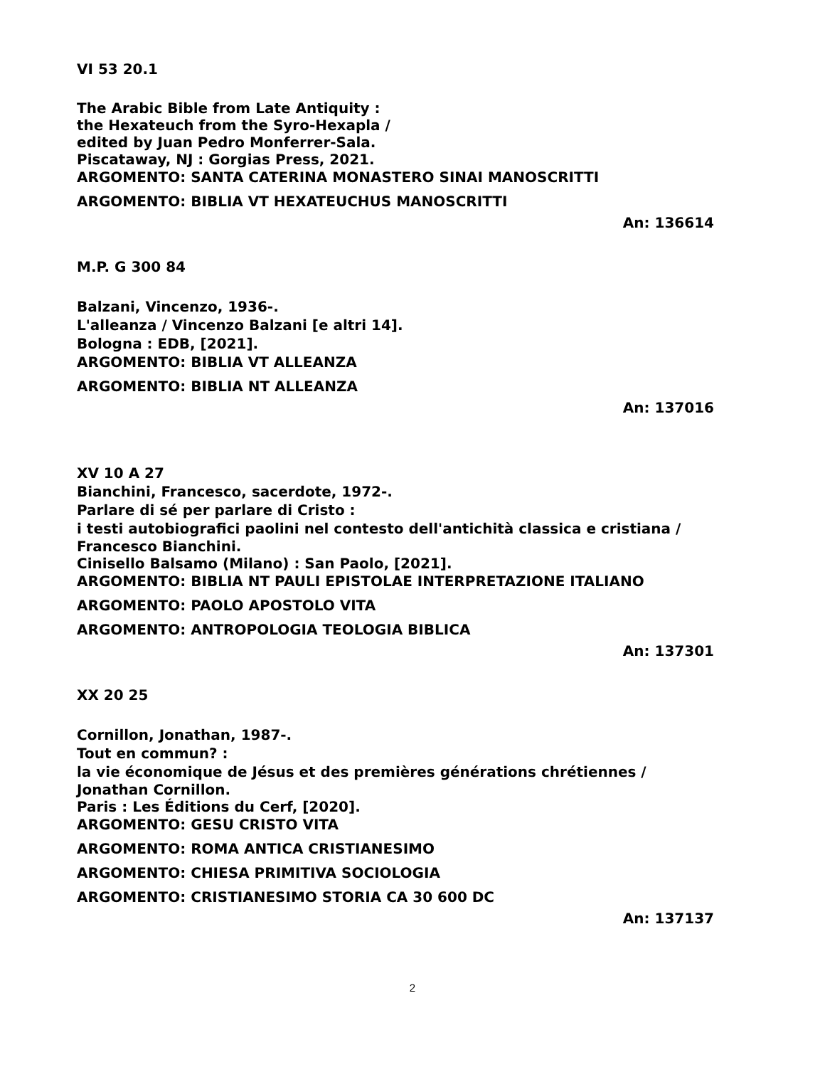VI 53 20.1
The Arabic Bible from Late Antiquity :
the Hexateuch from the Syro-Hexapla /
edited by Juan Pedro Monferrer-Sala.
Piscataway, NJ : Gorgias Press, 2021.
ARGOMENTO: SANTA CATERINA MONASTERO SINAI MANOSCRITTI
ARGOMENTO: BIBLIA VT HEXATEUCHUS MANOSCRITTI
An: 136614
M.P. G 300 84
Balzani, Vincenzo, 1936-.
L'alleanza / Vincenzo Balzani [e altri 14].
Bologna : EDB, [2021].
ARGOMENTO: BIBLIA VT ALLEANZA
ARGOMENTO: BIBLIA NT ALLEANZA
An: 137016
XV 10 A 27
Bianchini, Francesco, sacerdote, 1972-.
Parlare di sé per parlare di Cristo :
i testi autobiografici paolini nel contesto dell'antichità classica e cristiana /
Francesco Bianchini.
Cinisello Balsamo (Milano) : San Paolo, [2021].
ARGOMENTO: BIBLIA NT PAULI EPISTOLAE INTERPRETAZIONE ITALIANO
ARGOMENTO: PAOLO APOSTOLO VITA
ARGOMENTO: ANTROPOLOGIA TEOLOGIA BIBLICA
An: 137301
XX 20 25
Cornillon, Jonathan, 1987-.
Tout en commun? :
la vie économique de Jésus et des premières générations chrétiennes /
Jonathan Cornillon.
Paris : Les Éditions du Cerf, [2020].
ARGOMENTO: GESU CRISTO VITA
ARGOMENTO: ROMA ANTICA CRISTIANESIMO
ARGOMENTO: CHIESA PRIMITIVA SOCIOLOGIA
ARGOMENTO: CRISTIANESIMO STORIA CA 30 600 DC
An: 137137
2